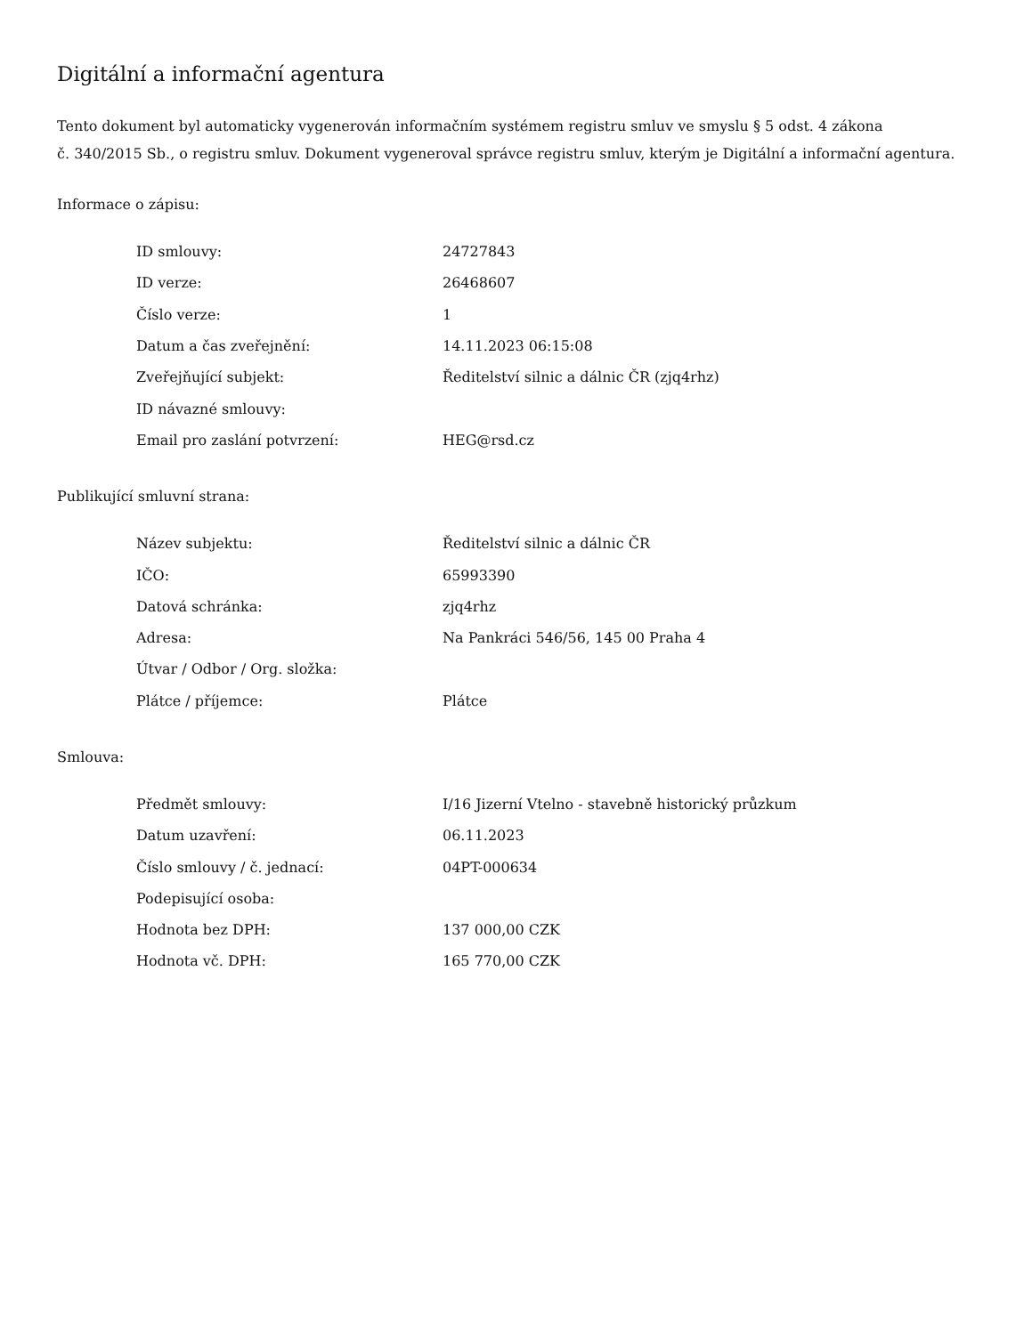Digitální a informační agentura
Tento dokument byl automaticky vygenerován informačním systémem registru smluv ve smyslu § 5 odst. 4 zákona
č. 340/2015 Sb., o registru smluv. Dokument vygeneroval správce registru smluv, kterým je Digitální a informační agentura.
Informace o zápisu:
| ID smlouvy: | 24727843 |
| ID verze: | 26468607 |
| Číslo verze: | 1 |
| Datum a čas zveřejnění: | 14.11.2023 06:15:08 |
| Zveřejňující subjekt: | Ředitelství silnic a dálnic ČR (zjq4rhz) |
| ID návazné smlouvy: | |
| Email pro zaslání potvrzení: | HEG@rsd.cz |
Publikující smluvní strana:
| Název subjektu: | Ředitelství silnic a dálnic ČR |
| IČO: | 65993390 |
| Datová schránka: | zjq4rhz |
| Adresa: | Na Pankráci 546/56, 145 00 Praha 4 |
| Útvar / Odbor / Org. složka: | |
| Plátce / příjemce: | Plátce |
Smlouva:
| Předmět smlouvy: | I/16 Jizerní Vtelno - stavebně historický průzkum |
| Datum uzavření: | 06.11.2023 |
| Číslo smlouvy / č. jednací: | 04PT-000634 |
| Podepisující osoba: | |
| Hodnota bez DPH: | 137 000,00 CZK |
| Hodnota vč. DPH: | 165 770,00 CZK |